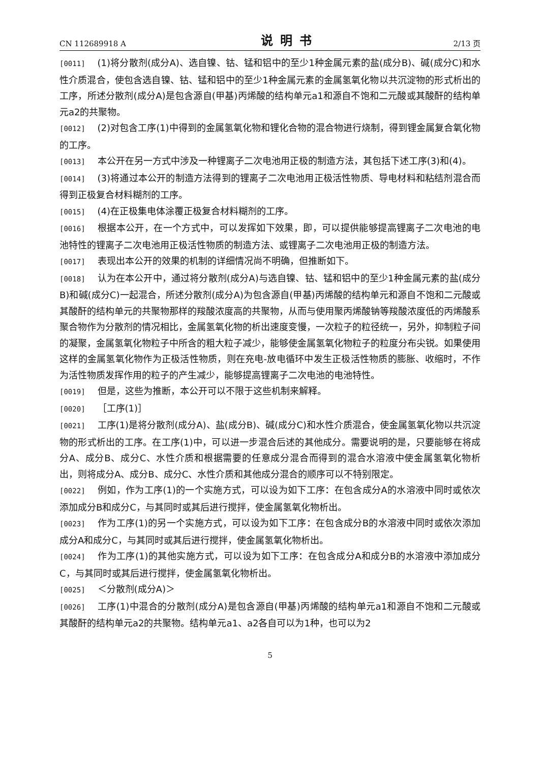CN 112689918 A 说明书 2/13 页
[0011] (1)将分散剂(成分A)、选自镍、钴、锰和铝中的至少1种金属元素的盐(成分B)、碱(成分C)和水性介质混合，使包含选自镍、钴、锰和铝中的至少1种金属元素的金属氢氧化物以共沉淀物的形式析出的工序，所述分散剂(成分A)是包含源自(甲基)丙烯酸的结构单元a1和源自不饱和二元酸或其酸酐的结构单元a2的共聚物。
[0012] (2)对包含工序(1)中得到的金属氢氧化物和锂化合物的混合物进行烧制，得到锂金属复合氧化物的工序。
[0013] 本公开在另一方式中涉及一种锂离子二次电池用正极的制造方法，其包括下述工序(3)和(4)。
[0014] (3)将通过本公开的制造方法得到的锂离子二次电池用正极活性物质、导电材料和粘结剂混合而得到正极复合材料糊剂的工序。
[0015] (4)在正极集电体涂覆正极复合材料糊剂的工序。
[0016] 根据本公开，在一个方式中，可以发挥如下效果，即，可以提供能够提高锂离子二次电池的电池特性的锂离子二次电池用正极活性物质的制造方法、或锂离子二次电池用正极的制造方法。
[0017] 表现出本公开的效果的机制的详细情况尚不明确，但推断如下。
[0018] 认为在本公开中，通过将分散剂(成分A)与选自镍、钴、锰和铝中的至少1种金属元素的盐(成分B)和碱(成分C)一起混合，所述分散剂(成分A)为包含源自(甲基)丙烯酸的结构单元和源自不饱和二元酸或其酸酐的结构单元的共聚物那样的羧酸浓度高的共聚物，从而与使用聚丙烯酸钠等羧酸浓度低的丙烯酸系聚合物作为分散剂的情况相比，金属氢氧化物的析出速度变慢，一次粒子的粒径统一，另外，抑制粒子间的凝聚，金属氢氧化物粒子中所含的粗大粒子减少，能够使金属氢氧化物粒子的粒度分布尖锐。如果使用这样的金属氢氧化物作为正极活性物质，则在充电-放电循环中发生正极活性物质的膨胀、收缩时，不作为活性物质发挥作用的粒子的产生减少，能够提高锂离子二次电池的电池特性。
[0019] 但是，这些为推断，本公开可以不限于这些机制来解释。
[0020] ［工序(1)］
[0021] 工序(1)是将分散剂(成分A)、盐(成分B)、碱(成分C)和水性介质混合，使金属氢氧化物以共沉淀物的形式析出的工序。在工序(1)中，可以进一步混合后述的其他成分。需要说明的是，只要能够在将成分A、成分B、成分C、水性介质和根据需要的任意成分混合而得到的混合水溶液中使金属氢氧化物析出，则将成分A、成分B、成分C、水性介质和其他成分混合的顺序可以不特别限定。
[0022] 例如，作为工序(1)的一个实施方式，可以设为如下工序：在包含成分A的水溶液中同时或依次添加成分B和成分C，与其同时或其后进行搅拌，使金属氢氧化物析出。
[0023] 作为工序(1)的另一个实施方式，可以设为如下工序：在包含成分B的水溶液中同时或依次添加成分A和成分C，与其同时或其后进行搅拌，使金属氢氧化物析出。
[0024] 作为工序(1)的其他实施方式，可以设为如下工序：在包含成分A和成分B的水溶液中添加成分C，与其同时或其后进行搅拌，使金属氢氧化物析出。
[0025] ＜分散剂(成分A)＞
[0026] 工序(1)中混合的分散剂(成分A)是包含源自(甲基)丙烯酸的结构单元a1和源自不饱和二元酸或其酸酐的结构单元a2的共聚物。结构单元a1、a2各自可以为1种，也可以为2
5